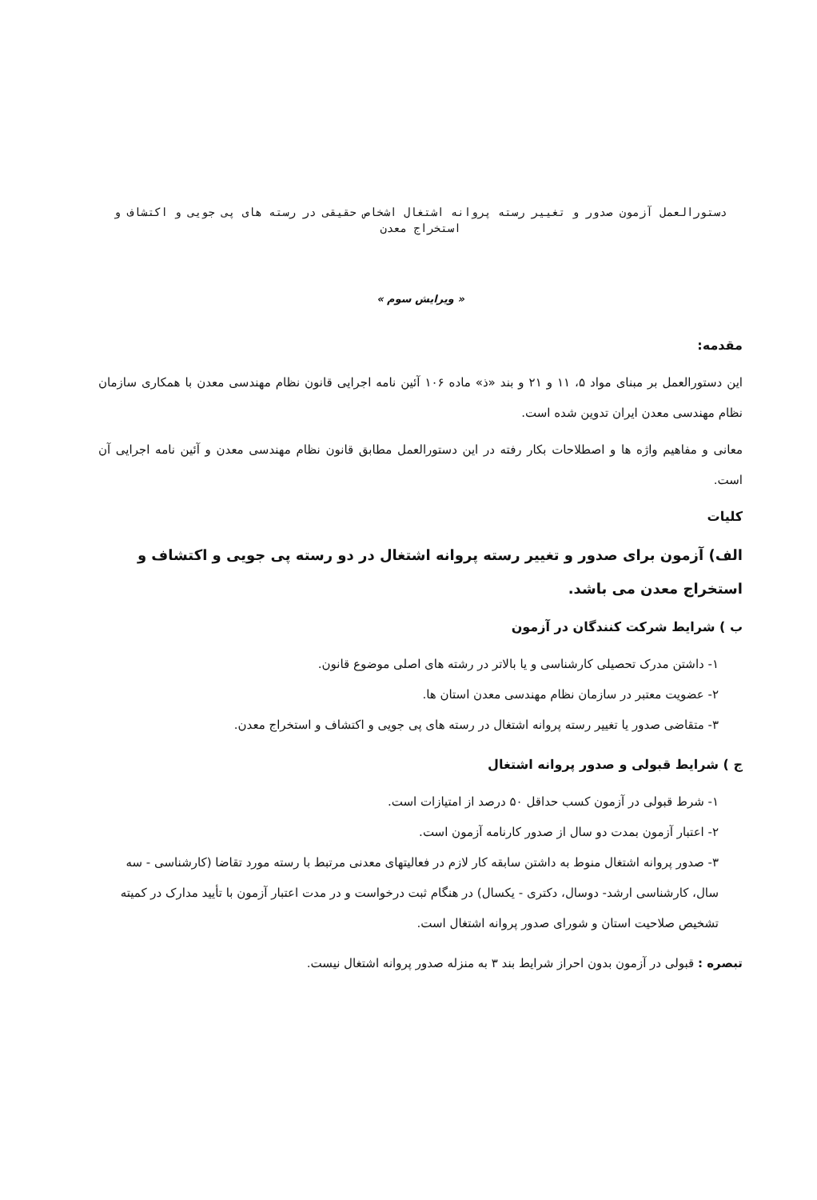دستورالعمل آزمون صدور و تغییر رسته پروانه اشتغال اشخاص حقیقی در رسته های پی جویی و اکتشاف و استخراج معدن
« ویرایش سوم »
مقدمه:
این دستورالعمل بر مبنای مواد ۵، ۱۱ و ۲۱ و بند «ذ» ماده ۱۰۶ آئین نامه اجرایی قانون نظام مهندسی معدن با همکاری سازمان نظام مهندسی معدن ایران تدوین شده است.
معانی و مفاهیم واژه ها و اصطلاحات بکار رفته در این دستورالعمل مطابق قانون نظام مهندسی معدن و آئین نامه اجرایی آن است.
کلیات
الف) آزمون برای صدور و تغییر رسته پروانه اشتغال در دو رسته پی جویی و اکتشاف و استخراج معدن می باشد.
ب ) شرایط شرکت کنندگان در آزمون
۱- داشتن مدرک تحصیلی کارشناسی و یا بالاتر در رشته های اصلی موضوع قانون.
۲- عضویت معتبر در سازمان نظام مهندسی معدن استان ها.
۳- متقاضی صدور یا تغییر رسته پروانه اشتغال در رسته های پی جویی و اکتشاف و استخراج معدن.
ج ) شرایط قبولی و صدور پروانه اشتغال
۱- شرط قبولی در آزمون کسب حداقل ۵۰ درصد از امتیازات است.
۲- اعتبار آزمون بمدت دو سال از صدور کارنامه آزمون است.
۳- صدور پروانه اشتغال منوط به داشتن سابقه کار لازم در فعالیتهای معدنی مرتبط با رسته مورد تقاضا (کارشناسی - سه سال، کارشناسی ارشد- دوسال، دکتری - یکسال) در هنگام ثبت درخواست و در مدت اعتبار آزمون با تأیید مدارک در کمیته تشخیص صلاحیت استان و شورای صدور پروانه اشتغال است.
تبصره : قبولی در آزمون بدون احراز شرایط بند ۳ به منزله صدور پروانه اشتغال نیست.